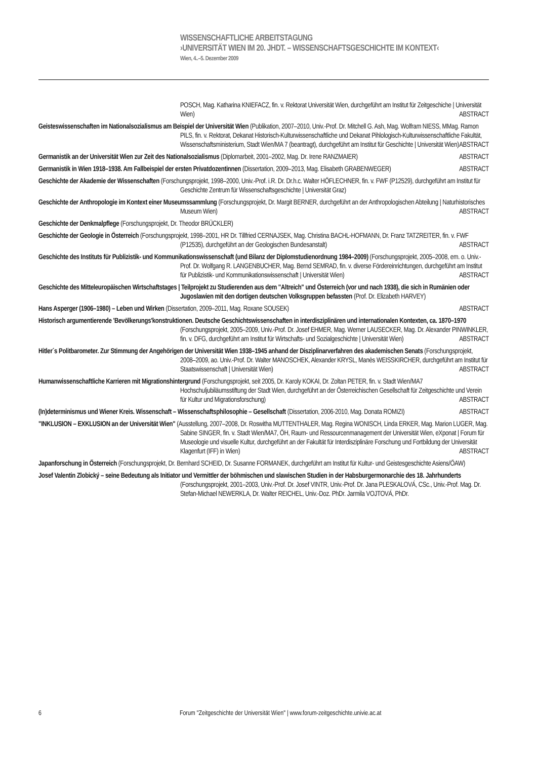WISSENSCHAFTLICHE ARBEITSTAGUNG
›UNIVERSITÄT WIEN IM 20. JHDT. – WISSENSCHAFTSGESCHICHTE IM KONTEXT‹
Wien, 4..–5. Dezember 2009
POSCH, Mag. Katharina KNIEFACZ, fin. v. Rektorat Universität Wien, durchgeführt am Institut für Zeitgeschiche | Universität Wien) ABSTRACT
Geisteswissenschaften im Nationalsozialismus am Beispiel der Universität Wien (Publikation, 2007–2010, Univ.-Prof. Dr. Mitchell G. Ash, Mag. Wolfram NIESS, MMag. Ramon PILS, fin. v. Rektorat, Dekanat Historisch-Kulturwissenschaftliche und Dekanat Pihlologisch-Kulturwissenschaftliche Fakultät, Wissenschaftsministerium, Stadt Wien/MA 7 (beantragt), durchgeführt am Institut für Geschichte | Universität Wien) ABSTRACT
Germanistik an der Universität Wien zur Zeit des Nationalsozialismus (Diplomarbeit, 2001–2002, Mag. Dr. Irene RANZMAIER) ABSTRACT
Germanistik in Wien 1918–1938. Am Fallbeispiel der ersten Privatdozentinnen (Dissertation, 2009–2013, Mag. Elisabeth GRABENWEGER) ABSTRACT
Geschichte der Akademie der Wissenschaften (Forschungsprojekt, 1998–2000, Univ.-Prof. i.R. Dr. Dr.h.c. Walter HÖFLECHNER, fin. v. FWF (P12529), durchgeführt am Institut für Geschichte Zentrum für Wissenschaftsgeschichte | Universität Graz)
Geschichte der Anthropologie im Kontext einer Museumssammlung (Forschungsprojekt, Dr. Margit BERNER, durchgeführt an der Anthropologischen Abteilung | Naturhistorisches Museum Wien) ABSTRACT
Geschichte der Denkmalpflege (Forschungsprojekt, Dr. Theodor BRÜCKLER)
Geschichte der Geologie in Österreich (Forschungsprojekt, 1998–2001, HR Dr. Tillfried CERNAJSEK, Mag. Christina BACHL-HOFMANN, Dr. Franz TATZREITER, fin. v. FWF (P12535), durchgeführt an der Geologischen Bundesanstalt) ABSTRACT
Geschichte des Instituts für Publizistik- und Kommunikationswissenschaft (und Bilanz der Diplomstudienordnung 1984–2009) (Forschungsprojekt, 2005–2008, em. o. Univ.-Prof. Dr. Wolfgang R. LANGENBUCHER, Mag. Bernd SEMRAD, fin. v. diverse Fördereinrichtungen, durchgeführt am Institut für Publizistik- und Kommunikationswissenschaft | Universität Wien) ABSTRACT
Geschichte des Mitteleuropäischen Wirtschaftstages | Teilprojekt zu Studierenden aus dem "Altreich" und Österreich (vor und nach 1938), die sich in Rumänien oder Jugoslawien mit den dortigen deutschen Volksgruppen befassten (Prof. Dr. Elizabeth HARVEY)
Hans Asperger (1906–1980) – Leben und Wirken (Dissertation, 2009–2011, Mag. Roxane SOUSEK) ABSTRACT
Historisch argumentierende 'Bevölkerungs'konstruktionen. Deutsche Geschichtswissenschaften in interdisziplinären und internationalen Kontexten, ca. 1870–1970 (Forschungsprojekt, 2005–2009, Univ.-Prof. Dr. Josef EHMER, Mag. Werner LAUSECKER, Mag. Dr. Alexander PINWINKLER, fin. v. DFG, durchgeführt am Institut für Wirtschafts- und Sozialgeschichte | Universität Wien) ABSTRACT
Hitler´s Politbarometer. Zur Stimmung der Angehörigen der Universität Wien 1938–1945 anhand der Disziplinarverfahren des akademischen Senats (Forschungsprojekt, 2008–2009, ao. Univ.-Prof. Dr. Walter MANOSCHEK, Alexander KRYSL, Manès WEISSKIRCHER, durchgeführt am Institut für Staatswissenschaft | Universität Wien) ABSTRACT
Humanwissenschaftliche Karrieren mit Migrationshintergrund (Forschungsprojekt, seit 2005, Dr. Karoly KOKAI, Dr. Zoltan PETER, fin. v. Stadt Wien/MA7 Hochschuljubiläumsstiftung der Stadt Wien, durchgeführt an der Österreichischen Gesellschaft für Zeitgeschichte und Verein für Kultur und Migrationsforschung) ABSTRACT
(In)determinismus und Wiener Kreis. Wissenschaft – Wissenschaftsphilosophie – Gesellschaft (Dissertation, 2006-2010, Mag. Donata ROMIZI) ABSTRACT
"INKLUSION – EXKLUSION an der Universität Wien" (Ausstellung, 2007–2008, Dr. Roswitha MUTTENTHALER, Mag. Regina WONISCH, Linda ERKER, Mag. Marion LUGER, Mag. Sabine SINGER, fin. v. Stadt Wien/MA7, ÖH, Raum- und Ressourcenmanagement der Universität Wien, eXponat | Forum für Museologie und visuelle Kultur, durchgeführt an der Fakultät für Interdisziplinäre Forschung und Fortbildung der Universität Klagenfurt (IFF) in Wien) ABSTRACT
Japanforschung in Österreich (Forschungsprojekt, Dr. Bernhard SCHEID, Dr. Susanne FORMANEK, durchgeführt am Institut für Kultur- und Geistesgeschichte Asiens/ÖAW)
Josef Valentin Zlobický – seine Bedeutung als Initiator und Vermittler der böhmischen und slawischen Studien in der Habsburgermonarchie des 18. Jahrhunderts (Forschungsprojekt, 2001–2003, Univ.-Prof. Dr. Josef VINTR, Univ.-Prof. Dr. Jana PLESKALOVÁ, CSc., Univ.-Prof. Mag. Dr. Stefan-Michael NEWERKLA, Dr. Walter REICHEL, Univ.-Doz. PhDr. Jarmila VOJTOVÁ, PhDr.
6 Forum "Zeitgeschichte der Universität Wien" | www.forum-zeitgeschichte.univie.ac.at